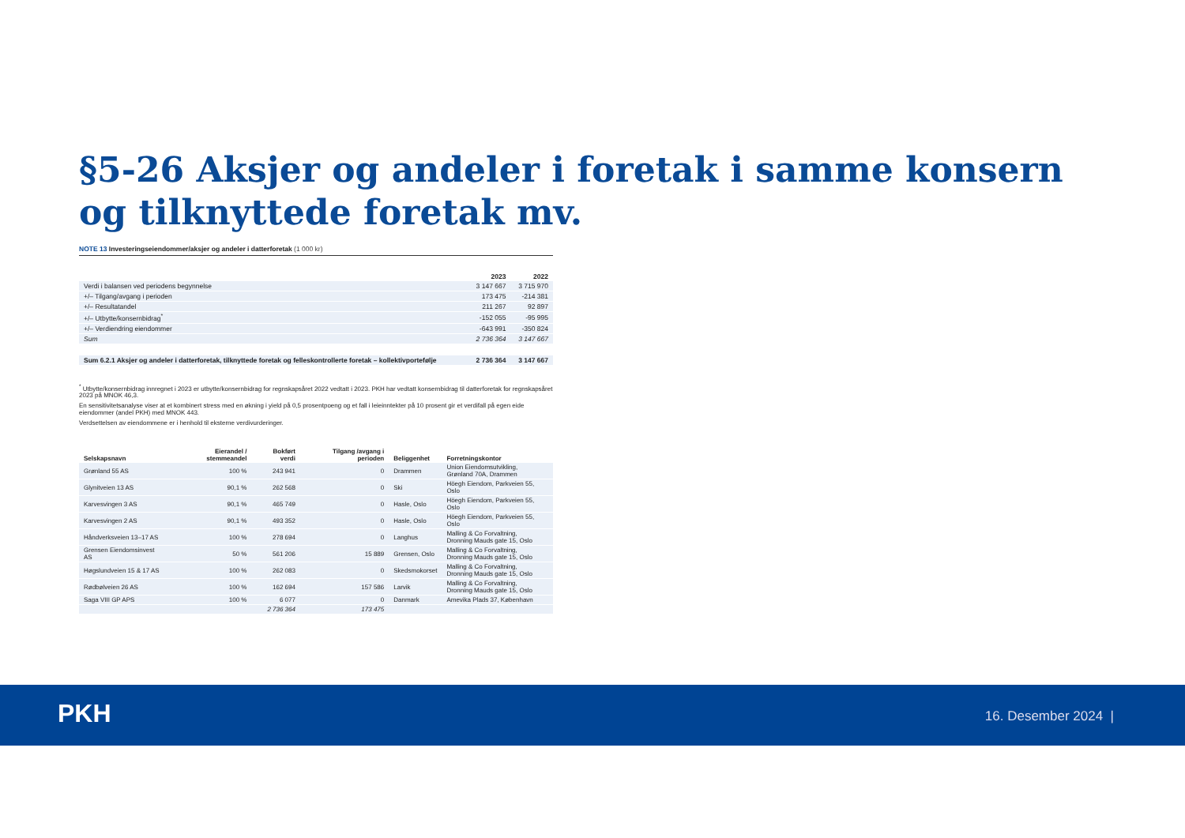§5-26 Aksjer og andeler i foretak i samme konsern og tilknyttede foretak mv.
NOTE 13 Investeringseiendommer/aksjer og andeler i datterforetak (1 000 kr)
| | 2023 | 2022 |
| --- | --- | --- |
| Verdi i balansen ved periodens begynnelse | 3 147 667 | 3 715 970 |
| +/– Tilgang/avgang i perioden | 173 475 | -214 381 |
| +/– Resultatandel | 211 267 | 92 897 |
| +/– Utbytte/konsernbidrag<sup>*</sup> | -152 055 | -95 995 |
| +/– Verdiendring eiendommer | -643 991 | -350 824 |
| Sum | 2 736 364 | 3 147 667 |
| Sum 6.2.1 Aksjer og andeler i datterforetak, tilknyttede foretak og felleskontrollerte foretak – kollektivporteføljе | 2 736 364 | 3 147 667 |
<sup>*</sup> Utbytte/konsernbidrag innregnet i 2023 er utbytte/konsernbidrag for regnskapsåret 2022 vedtatt i 2023. PKH har vedtatt konsernbidrag til datterforetak for regnskapsåret 2023 på MNOK 46,3.
En sensitivitetsanalyse viser at et kombinert stress med en økning i yield på 0,5 prosentpoeng og et fall i leieinntekter på 10 prosent gir et verdifall på egen eide eiendommer (andel PKH) med MNOK 443.
Verdsettelsen av eiendommene er i henhold til eksterne verdivurderinger.
| Selskapsnavn | Eierandel / stemmeandel | Bokført verdi | Tilgang /avgang i perioden | Beliggenhet | Forretningskontor |
| --- | --- | --- | --- | --- | --- |
| Grønland 55 AS | 100 % | 243 941 | 0 | Drammen | Union Eiendomsutvikling, Grønland 70A, Drammen |
| Glynitveien 13 AS | 90,1 % | 262 568 | 0 | Ski | Höegh Eiendom, Parkveien 55, Oslo |
| Karvesvingen 3 AS | 90,1 % | 465 749 | 0 | Hasle, Oslo | Höegh Eiendom, Parkveien 55, Oslo |
| Karvesvingen 2 AS | 90,1 % | 493 352 | 0 | Hasle, Oslo | Höegh Eiendom, Parkveien 55, Oslo |
| Håndverksveien 13–17 AS | 100 % | 278 694 | 0 | Langhus | Malling & Co Forvaltning, Dronning Mauds gate 15, Oslo |
| Grensen Eiendomsinvest AS | 50 % | 561 206 | 15 889 | Grensen, Oslo | Malling & Co Forvaltning, Dronning Mauds gate 15, Oslo |
| Høgslundveien 15 & 17 AS | 100 % | 262 083 | 0 | Skedsmokorset | Malling & Co Forvaltning, Dronning Mauds gate 15, Oslo |
| Rødbølveien 26 AS | 100 % | 162 694 | 157 586 | Larvik | Malling & Co Forvaltning, Dronning Mauds gate 15, Oslo |
| Saga VIII GP APS | 100 % | 6 077 | 0 | Danmark | Amevika Plads 37, København |
| | | 2 736 364 | 173 475 | | |
PKH 16. Desember 2024 |